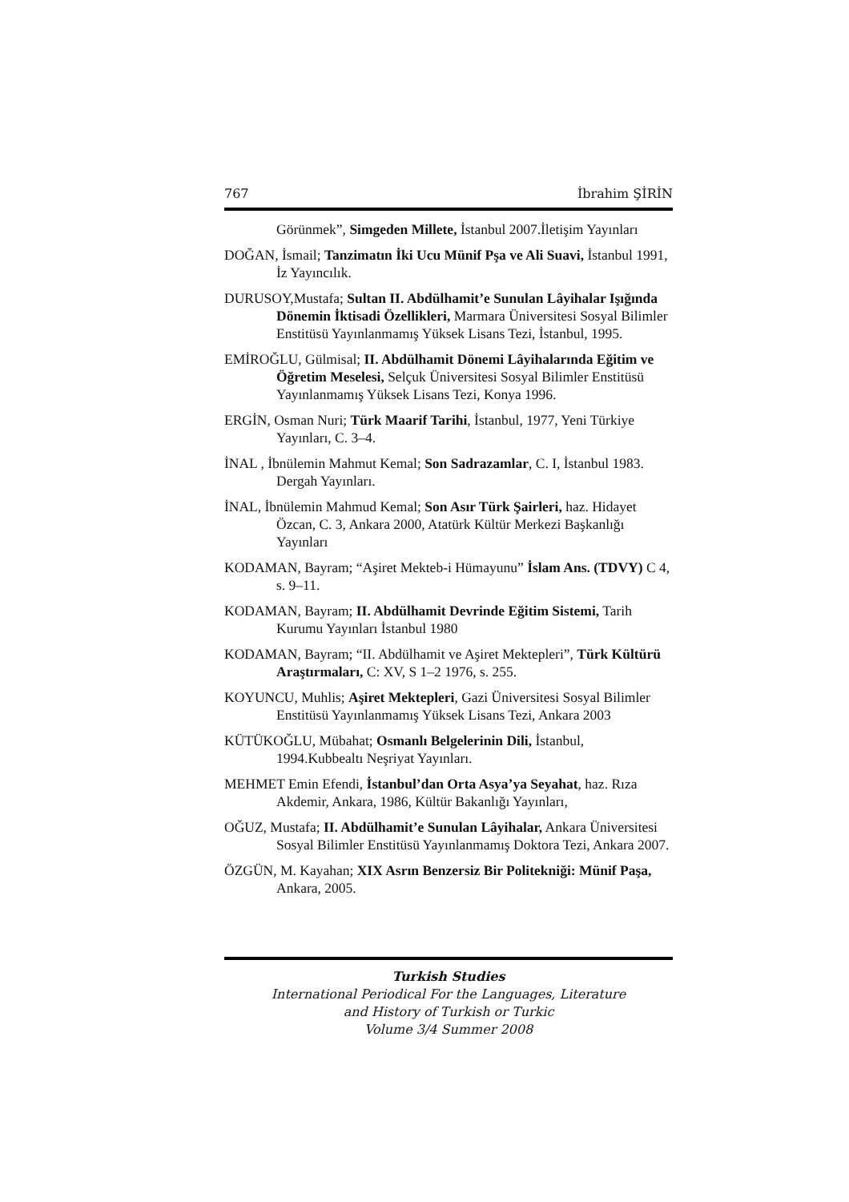767 İbrahim ŞİRİN
Görünmek”, Simgeden Millete, İstanbul 2007.İletişim Yayınları
DOĞAN, İsmail; Tanzimatın İki Ucu Münif Pşa ve Ali Suavi, İstanbul 1991, İz Yayıncılık.
DURUSOY,Mustafa; Sultan II. Abdülhamit’e Sunulan Lâyihalar Işığında Dönemin İktisadi Özellikleri, Marmara Üniversitesi Sosyal Bilimler Enstitüsü Yayınlanmamış Yüksek Lisans Tezi, İstanbul, 1995.
EMİROĞLU, Gülmisal; II. Abdülhamit Dönemi Lâyihalarında Eğitim ve Öğretim Meselesi, Selçuk Üniversitesi Sosyal Bilimler Enstitüsü Yayınlanmamış Yüksek Lisans Tezi, Konya 1996.
ERGİN, Osman Nuri; Türk Maarif Tarihi, İstanbul, 1977, Yeni Türkiye Yayınları, C. 3–4.
İNAL , İbnülemin Mahmut Kemal; Son Sadrazamlar, C. I, İstanbul 1983. Dergah Yayınları.
İNAL, İbnülemin Mahmud Kemal; Son Asır Türk Şairleri, haz. Hidayet Özcan, C. 3, Ankara 2000, Atatürk Kültür Merkezi Başkanlığı Yayınları
KODAMAN, Bayram; “Aşiret Mekteb-i Hümayunu” İslam Ans. (TDVY) C 4, s. 9–11.
KODAMAN, Bayram; II. Abdülhamit Devrinde Eğitim Sistemi, Tarih Kurumu Yayınları İstanbul 1980
KODAMAN, Bayram; “II. Abdülhamit ve Aşiret Mektepleri”, Türk Kültürü Araştırmaları, C: XV, S 1–2 1976, s. 255.
KOYUNCU, Muhlis; Aşiret Mektepleri, Gazi Üniversitesi Sosyal Bilimler Enstitüsü Yayınlanmamış Yüksek Lisans Tezi, Ankara 2003
KÜTÜKOĞLU, Mübahat; Osmanlı Belgelerinin Dili, İstanbul, 1994.Kubbealtı Neşriyat Yayınları.
MEHMET Emin Efendi, İstanbul’dan Orta Asya’ya Seyahat, haz. Rıza Akdemir, Ankara, 1986, Kültür Bakanlığı Yayınları,
OĞUZ, Mustafa; II. Abdülhamit’e Sunulan Lâyihalar, Ankara Üniversitesi Sosyal Bilimler Enstitüsü Yayınlanmamış Doktora Tezi, Ankara 2007.
ÖZGÜN, M. Kayahan; XIX Asrın Benzersiz Bir Politekniği: Münif Paşa, Ankara, 2005.
Turkish Studies
International Periodical For the Languages, Literature
and History of Turkish or Turkic
Volume 3/4 Summer 2008